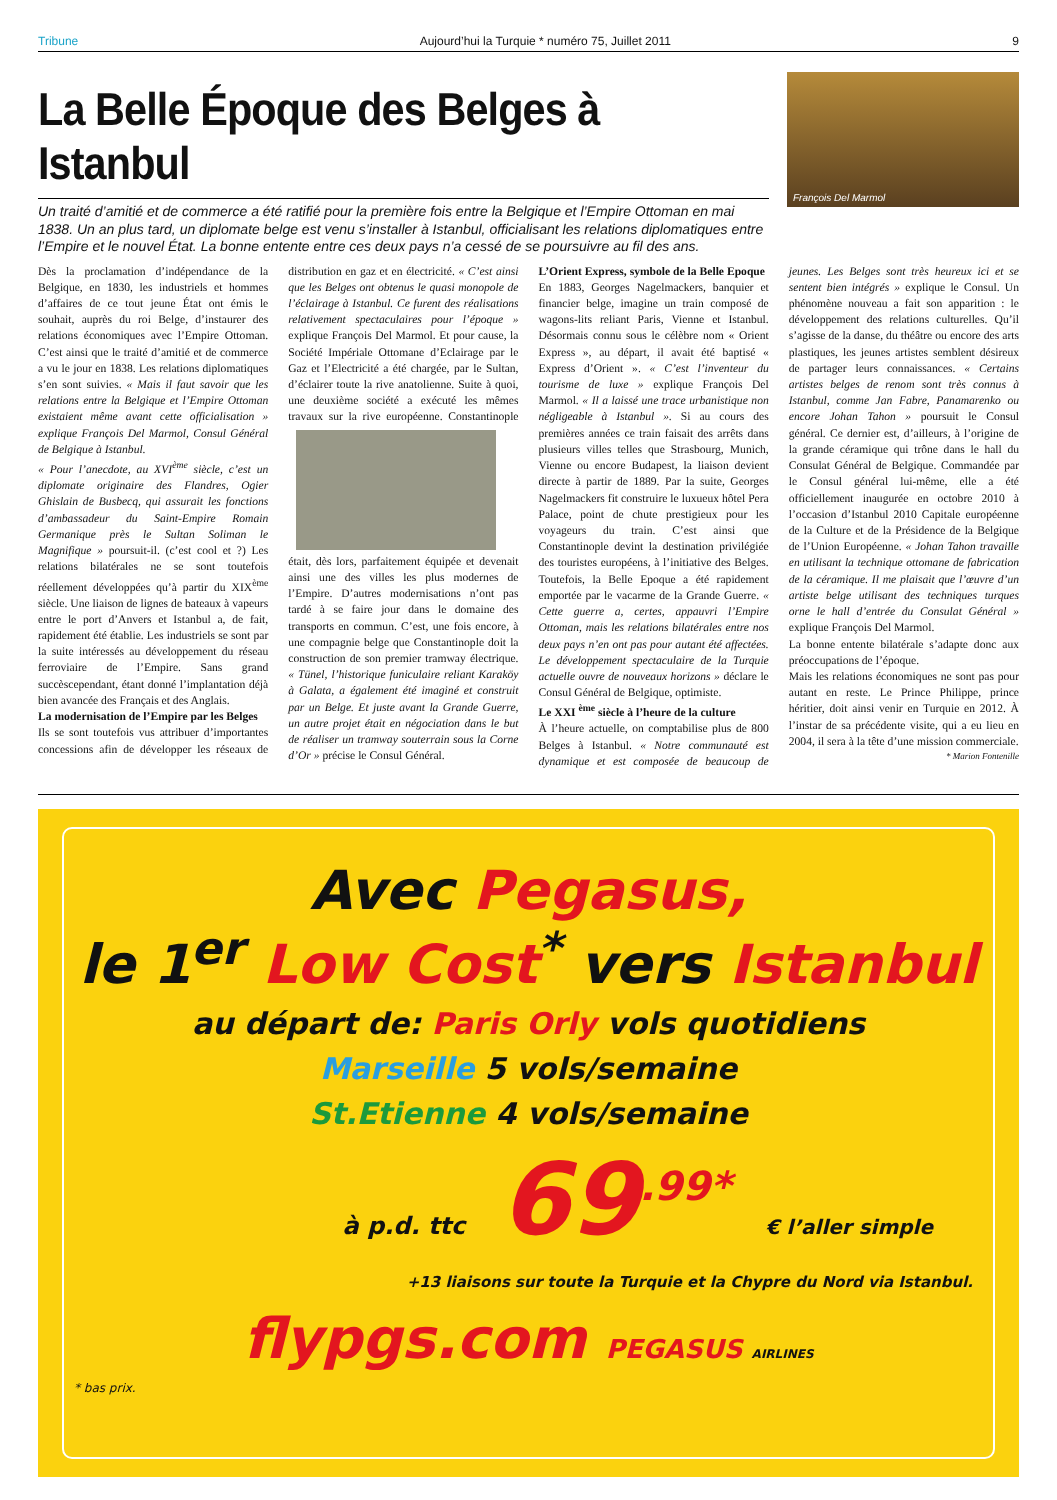Tribune Aujourd’hui la Turquie * numéro 75, Juillet 2011 9
La Belle Époque des Belges à Istanbul
Un traité d’amitié et de commerce a été ratifié pour la première fois entre la Belgique et l’Empire Ottoman en mai 1838. Un an plus tard, un diplomate belge est venu s’installer à Istanbul, officialisant les relations diplomatiques entre l’Empire et le nouvel État. La bonne entente entre ces deux pays n’a cessé de se poursuivre au fil des ans.
François Del Marmol
Dès la proclamation d’indépendance de la Belgique, en 1830, les industriels et hommes d’affaires de ce tout jeune État ont émis le souhait, auprès du roi Belge, d’instaurer des relations économiques avec l’Empire Ottoman. C’est ainsi que le traité d’amitié et de commerce a vu le jour en 1838. Les relations diplomatiques s’en sont suivies. « Mais il faut savoir que les relations entre la Belgique et l’Empire Ottoman existaient même avant cette officialisation » explique François Del Marmol, Consul Général de Belgique à Istanbul.
« Pour l’anecdote, au XVI<sup>ème</sup> siècle, c’est un diplomate originaire des Flandres, Ogier Ghislain de Busbecq, qui assurait les fonctions d’ambassadeur du Saint-Empire Romain Germanique près le Sultan Soliman le Magnifique » poursuit-il. (c’est cool et ?) Les relations bilatérales ne se sont toutefois réellement développées qu’à partir du XIX<sup>ème</sup> siècle. Une liaison de lignes de bateaux à vapeurs entre le port d’Anvers et Istanbul a, de fait, rapidement été établie. Les industriels se sont par la suite intéressés au développement du réseau ferroviaire de l’Empire. Sans grand succèscependant, étant donné l’implantation déjà bien avancée des Français et des Anglais.
La modernisation de l’Empire par les Belges
Ils se sont toutefois vus attribuer d’importantes concessions afin de développer les réseaux de distribution en gaz et en électricité. « C’est ainsi que les Belges ont obtenus le quasi monopole de l’éclairage à Istanbul. Ce furent des réalisations relativement spectaculaires pour l’époque » explique François Del Marmol. Et pour cause, la Société Impériale Ottomane d’Eclairage par le Gaz et l’Electricité a été chargée, par le Sultan, d’éclairer toute la rive anatolienne. Suite à quoi, une deuxième société a exécuté les mêmes travaux sur la rive européenne. Constantinople était, dès lors, parfaitement équipée et devenait ainsi une des villes les plus modernes de l’Empire. D’autres modernisations n’ont pas tardé à se faire jour dans le domaine des transports en commun. C’est, une fois encore, à une compagnie belge que Constantinople doit la construction de son premier tramway électrique. « Tünel, l’historique funiculaire reliant Karaköy à Galata, a également été imaginé et construit par un Belge. Et juste avant la Grande Guerre, un autre projet était en négociation dans le but de réaliser un tramway souterrain sous la Corne d’Or » précise le Consul Général.
L’Orient Express, symbole de la Belle Epoque
En 1883, Georges Nagelmackers, banquier et financier belge, imagine un train composé de wagons-lits reliant Paris, Vienne et Istanbul. Désormais connu sous le célèbre nom « Orient Express », au départ, il avait été baptisé « Express d’Orient ». « C’est l’inventeur du tourisme de luxe » explique François Del Marmol. « Il a laissé une trace urbanistique non négligeable à Istanbul ». Si au cours des premières années ce train faisait des arrêts dans plusieurs villes telles que Strasbourg, Munich, Vienne ou encore Budapest, la liaison devient directe à partir de 1889. Par la suite, Georges Nagelmackers fit construire le luxueux hôtel Pera Palace, point de chute prestigieux pour les voyageurs du train. C’est ainsi que Constantinople devint la destination privilégiée des touristes européens, à l’initiative des Belges. Toutefois, la Belle Epoque a été rapidement emportée par le vacarme de la Grande Guerre. « Cette guerre a, certes, appauvri l’Empire Ottoman, mais les relations bilatérales entre nos deux pays n’en ont pas pour autant été affectées. Le développement spectaculaire de la Turquie actuelle ouvre de nouveaux horizons » déclare le Consul Général de Belgique, optimiste.
Le XXI <sup>ème</sup> siècle à l’heure de la culture
À l’heure actuelle, on comptabilise plus de 800 Belges à Istanbul. « Notre communauté est dynamique et est composée de beaucoup de jeunes. Les Belges sont très heureux ici et se sentent bien intégrés » explique le Consul. Un phénomène nouveau a fait son apparition : le développement des relations culturelles. Qu’il s’agisse de la danse, du théâtre ou encore des arts plastiques, les jeunes artistes semblent désireux de partager leurs connaissances. « Certains artistes belges de renom sont très connus à Istanbul, comme Jan Fabre, Panamarenko ou encore Johan Tahon » poursuit le Consul général. Ce dernier est, d’ailleurs, à l’origine de la grande céramique qui trône dans le hall du Consulat Général de Belgique. Commandée par le Consul général lui-même, elle a été officiellement inaugurée en octobre 2010 à l’occasion d’Istanbul 2010 Capitale européenne de la Culture et de la Présidence de la Belgique de l’Union Européenne. « Johan Tahon travaille en utilisant la technique ottomane de fabrication de la céramique. Il me plaisait que l’œuvre d’un artiste belge utilisant des techniques turques orne le hall d’entrée du Consulat Général » explique François Del Marmol.
La bonne entente bilatérale s’adapte donc aux préoccupations de l’époque.
Mais les relations économiques ne sont pas pour autant en reste. Le Prince Philippe, prince héritier, doit ainsi venir en Turquie en 2012. À l’instar de sa précédente visite, qui a eu lieu en 2004, il sera à la tête d’une mission commerciale. * Marion Fontenille
Avec Pegasus,
le 1<sup>er</sup> Low Cost<sup>*</sup> vers Istanbul
au départ de: Paris Orly vols quotidiens
Marseille 5 vols/semaine
St.Etienne 4 vols/semaine
à p.d. ttc 69<sup>.99*</sup> € l’aller simple
+13 liaisons sur toute la Turquie et la Chypre du Nord via Istanbul.
flypgs.com PEGASUS AIRLINES
* bas prix.